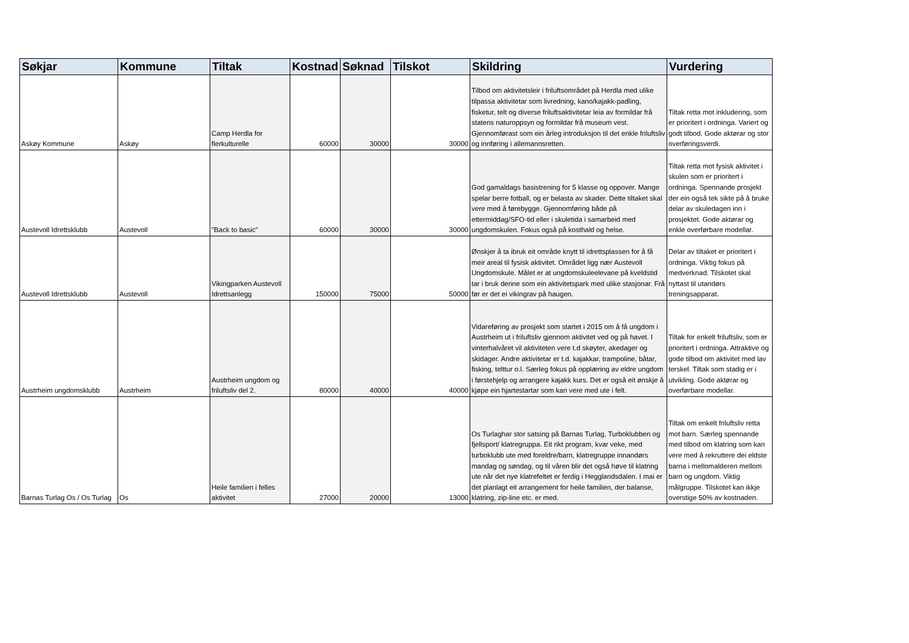| Søkjar | Kommune | Tiltak | Kostnad | Søknad | Tilskot | Skildring | Vurdering |
| --- | --- | --- | --- | --- | --- | --- | --- |
| Askøy Kommune | Askøy | Camp Herdla for flerkulturelle | 60000 | 30000 | 30000 | Tilbod om aktivitetsleir i friluftsområdet på Herdla med ulike tilpassa aktivitetar som livredning, kano/kajakk-padling, fisketur, telt og diverse friluftsaktivitetar leia av formildar frå statens naturoppsyn og formildar frå museum vest. Gjennomførast som ein årleg introduksjon til det enkle friluftsliv og innføring i allemannsretten. | Tiltak retta mot inkludering, som er prioritert i ordninga. Variert og godt tilbod. Gode aktørar og stor overføringsverdi. |
| Austevoll Idrettsklubb | Austevoll | "Back to basic" | 60000 | 30000 | 30000 | God gamaldags basistrening for 5 klasse og oppover. Mange spelar berre fotball, og er belasta av skader. Dette tiltaket skal vere med å førebygge. Gjennomføring både på ettermiddag/SFO-tid eller i skuletida i samarbeid med ungdomskulen. Fokus også på kosthald og helse. | Tiltak retta mot fysisk aktivitet i skulen som er prioritert i ordninga. Spennande prosjekt der ein også tek sikte på å bruke delar av skuledagen inn i prosjektet. Gode aktørar og enkle overførbare modellar. |
| Austevoll Idrettsklubb | Austevoll | Vikingparken Austevoll Idrettsanlegg | 150000 | 75000 | 50000 | Ønskjer å ta ibruk eit område knytt til idrettsplassen for å få meir areal til fysisk aktivitet. Området ligg nær Austevoll Ungdomskule. Målet er at ungdomskuleelevane på kveldstid tar i bruk denne som ein aktivitetspark med ulike stasjonar. Frå før er det ei vikingrav på haugen. | Delar av tiltaket er prioritert i ordninga. Viktig fokus på medverknad. Tilskotet skal nyttast til utandørs treningsapparat. |
| Austrheim ungdomsklubb | Austrheim | Austrheim ungdom og friluftsliv del 2. | 80000 | 40000 | 40000 | Vidareføring av prosjekt som startet i 2015 om å få ungdom i Austrheim ut i friluftsliv gjennom aktivitet ved og på havet. I vinterhalvåret vil aktiviteten vere t.d skøyter, akedager og skidager. Andre aktivitetar er t.d. kajakkar, trampoline, båtar, fisking, telttur o.l. Særleg fokus på opplæring av eldre ungdom i førstehjelp og arrangere kajakk kurs. Det er også eit ønskje å kjøpe ein hjartestartar som kan vere med ute i felt. | Tiltak for enkelt friluftsliv, som er prioritert i ordninga. Attraktive og gode tilbod om aktivitet med lav terskel. Tiltak som stadig er i utvikling. Gode aktørar og overførbare modellar. |
| Barnas Turlag Os / Os Turlag | Os | Heile familien i felles aktivitet | 27000 | 20000 | 13000 | Os Turlaghar stor satsing på Barnas Turlag, Turboklubben og fjellsport/ klatregruppa. Eit rikt program, kvar veke, med turboklubb ute med foreldre/barn, klatregruppe innandørs mandag og søndag, og til våren blir det også høve til klatring ute når det nye klatrefeltet er ferdig i Hegglandsdalen. I mai er det planlagt eit arrangement for heile familien, der balanse, klatring, zip-line etc. er med. | Tiltak om enkelt friluftsliv retta mot barn. Særleg spennande med tilbod om klatring som kan vere med å rekruttere dei eldste barna i mellomalderen mellom barn og ungdom. Viktig målgruppe. Tilskotet kan ikkje overstige 50% av kostnaden. |